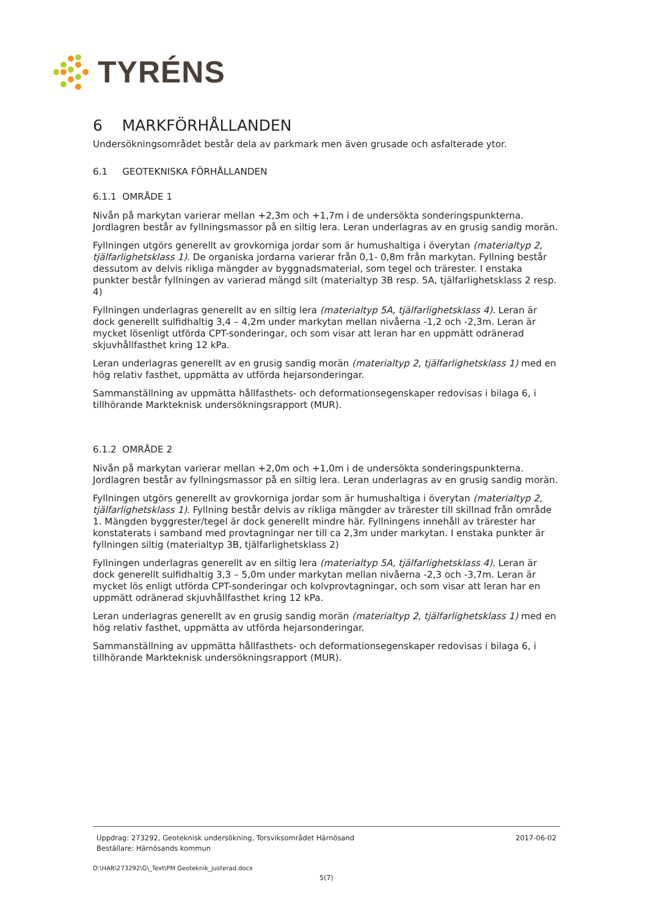TYRÉNS
6 MARKFÖRHÅLLANDEN
Undersökningsområdet består dela av parkmark men även grusade och asfalterade ytor.
6.1 GEOTEKNISKA FÖRHÅLLANDEN
6.1.1 OMRÅDE 1
Nivån på markytan varierar mellan +2,3m och +1,7m i de undersökta sonderingspunkterna. Jordlagren består av fyllningsmassor på en siltig lera. Leran underlagras av en grusig sandig morän.
Fyllningen utgörs generellt av grovkorniga jordar som är humushaltiga i överytan (materialtyp 2, tjälfarlighetsklass 1). De organiska jordarna varierar från 0,1- 0,8m från markytan. Fyllning består dessutom av delvis rikliga mängder av byggnadsmaterial, som tegel och trärester. I enstaka punkter består fyllningen av varierad mängd silt (materialtyp 3B resp. 5A, tjälfarlighetsklass 2 resp. 4)
Fyllningen underlagras generellt av en siltig lera (materialtyp 5A, tjälfarlighetsklass 4). Leran är dock generellt sulfidhaltig 3,4 – 4,2m under markytan mellan nivåerna -1,2 och -2,3m. Leran är mycket lösenligt utförda CPT-sonderingar, och som visar att leran har en uppmätt odränerad skjuvhållfasthet kring 12 kPa.
Leran underlagras generellt av en grusig sandig morän (materialtyp 2, tjälfarlighetsklass 1) med en hög relativ fasthet, uppmätta av utförda hejarsonderingar.
Sammanställning av uppmätta hållfasthets- och deformationsegenskaper redovisas i bilaga 6, i tillhörande Markteknisk undersökningsrapport (MUR).
6.1.2 OMRÅDE 2
Nivån på markytan varierar mellan +2,0m och +1,0m i de undersökta sonderingspunkterna. Jordlagren består av fyllningsmassor på en siltig lera. Leran underlagras av en grusig sandig morän.
Fyllningen utgörs generellt av grovkorniga jordar som är humushaltiga i överytan (materialtyp 2, tjälfarlighetsklass 1). Fyllning består delvis av rikliga mängder av trärester till skillnad från område 1. Mängden byggrester/tegel är dock generellt mindre här. Fyllningens innehåll av trärester har konstaterats i samband med provtagningar ner till ca 2,3m under markytan. I enstaka punkter är fyllningen siltig (materialtyp 3B, tjälfarlighetsklass 2)
Fyllningen underlagras generellt av en siltig lera (materialtyp 5A, tjälfarlighetsklass 4). Leran är dock generellt sulfidhaltig 3,3 – 5,0m under markytan mellan nivåerna -2,3 och -3,7m. Leran är mycket lös enligt utförda CPT-sonderingar och kolvprovtagningar, och som visar att leran har en uppmätt odränerad skjuvhållfasthet kring 12 kPa.
Leran underlagras generellt av en grusig sandig morän (materialtyp 2, tjälfarlighetsklass 1) med en hög relativ fasthet, uppmätta av utförda hejarsonderingar.
Sammanställning av uppmätta hållfasthets- och deformationsegenskaper redovisas i bilaga 6, i tillhörande Markteknisk undersökningsrapport (MUR).
Uppdrag: 273292, Geoteknisk undersökning, Torsviksområdet Härnösand
Beställare: Härnösands kommun
2017-06-02
O:\HAR\273292\G\_Text\PM Geoteknik_justerad.docx
5(7)